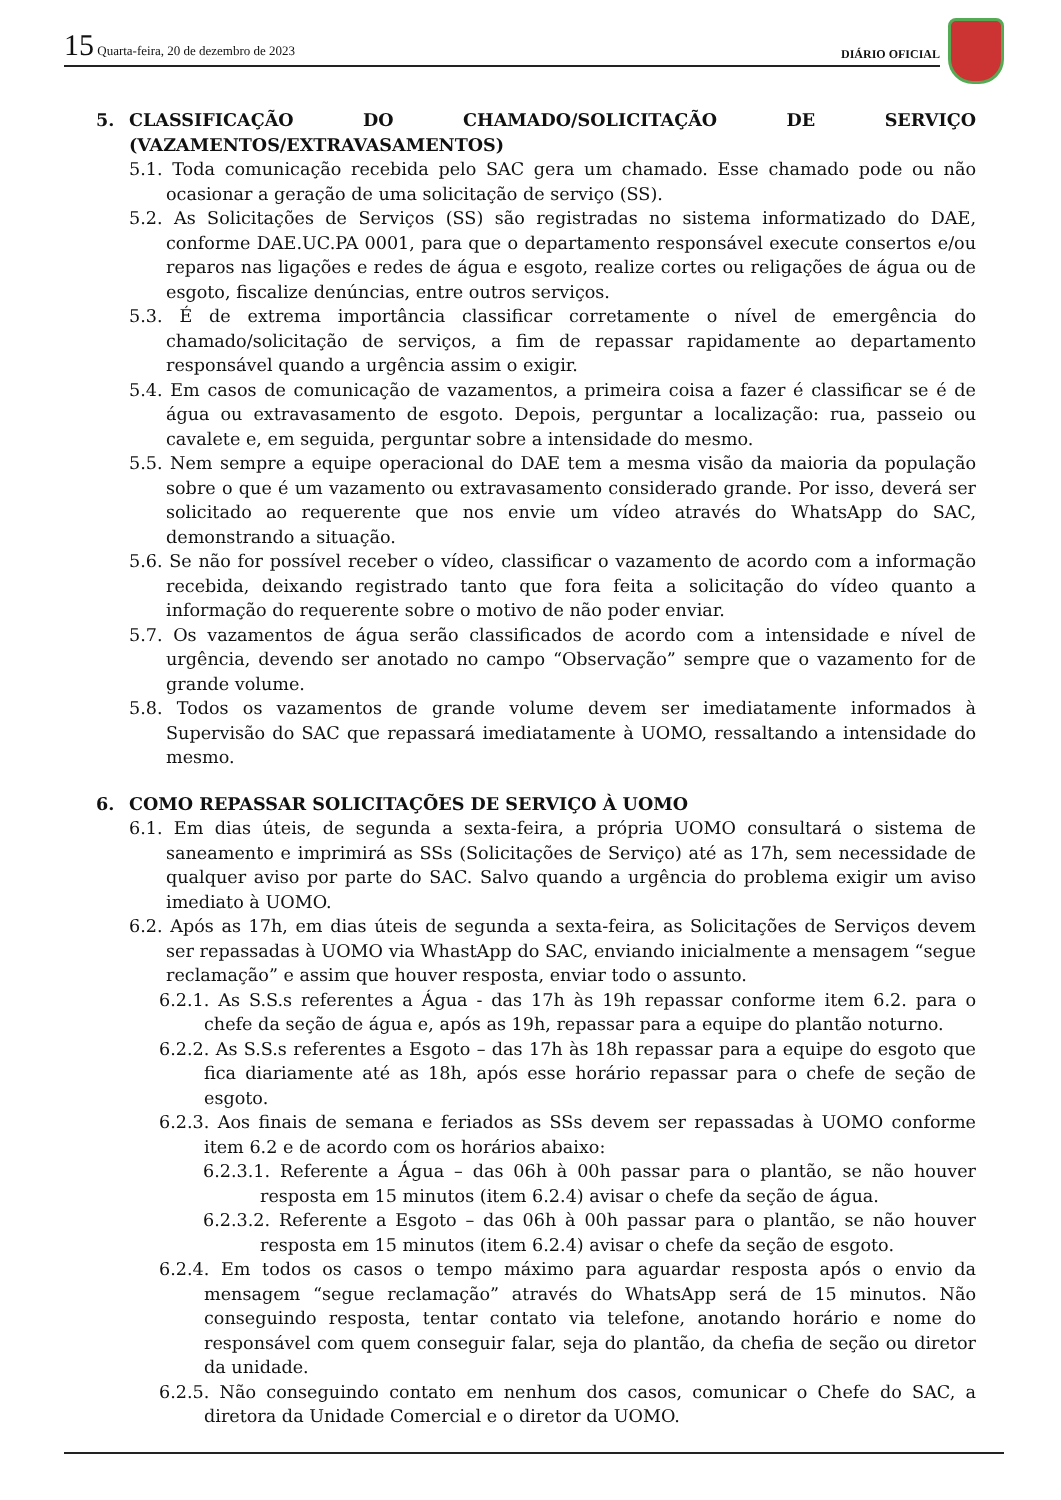15 Quarta-feira, 20 de dezembro de 2023
DIÁRIO OFICIAL
5. CLASSIFICAÇÃO DO CHAMADO/SOLICITAÇÃO DE SERVIÇO (VAZAMENTOS/EXTRAVASAMENTOS)
5.1. Toda comunicação recebida pelo SAC gera um chamado. Esse chamado pode ou não ocasionar a geração de uma solicitação de serviço (SS).
5.2. As Solicitações de Serviços (SS) são registradas no sistema informatizado do DAE, conforme DAE.UC.PA 0001, para que o departamento responsável execute consertos e/ou reparos nas ligações e redes de água e esgoto, realize cortes ou religações de água ou de esgoto, fiscalize denúncias, entre outros serviços.
5.3. É de extrema importância classificar corretamente o nível de emergência do chamado/solicitação de serviços, a fim de repassar rapidamente ao departamento responsável quando a urgência assim o exigir.
5.4. Em casos de comunicação de vazamentos, a primeira coisa a fazer é classificar se é de água ou extravasamento de esgoto. Depois, perguntar a localização: rua, passeio ou cavalete e, em seguida, perguntar sobre a intensidade do mesmo.
5.5. Nem sempre a equipe operacional do DAE tem a mesma visão da maioria da população sobre o que é um vazamento ou extravasamento considerado grande. Por isso, deverá ser solicitado ao requerente que nos envie um vídeo através do WhatsApp do SAC, demonstrando a situação.
5.6. Se não for possível receber o vídeo, classificar o vazamento de acordo com a informação recebida, deixando registrado tanto que fora feita a solicitação do vídeo quanto a informação do requerente sobre o motivo de não poder enviar.
5.7. Os vazamentos de água serão classificados de acordo com a intensidade e nível de urgência, devendo ser anotado no campo “Observação” sempre que o vazamento for de grande volume.
5.8. Todos os vazamentos de grande volume devem ser imediatamente informados à Supervisão do SAC que repassará imediatamente à UOMO, ressaltando a intensidade do mesmo.
6. COMO REPASSAR SOLICITAÇÕES DE SERVIÇO À UOMO
6.1. Em dias úteis, de segunda a sexta-feira, a própria UOMO consultará o sistema de saneamento e imprimirá as SSs (Solicitações de Serviço) até as 17h, sem necessidade de qualquer aviso por parte do SAC. Salvo quando a urgência do problema exigir um aviso imediato à UOMO.
6.2. Após as 17h, em dias úteis de segunda a sexta-feira, as Solicitações de Serviços devem ser repassadas à UOMO via WhastApp do SAC, enviando inicialmente a mensagem “segue reclamação” e assim que houver resposta, enviar todo o assunto.
6.2.1. As S.S.s referentes a Água - das 17h às 19h repassar conforme item 6.2. para o chefe da seção de água e, após as 19h, repassar para a equipe do plantão noturno.
6.2.2. As S.S.s referentes a Esgoto – das 17h às 18h repassar para a equipe do esgoto que fica diariamente até as 18h, após esse horário repassar para o chefe de seção de esgoto.
6.2.3. Aos finais de semana e feriados as SSs devem ser repassadas à UOMO conforme item 6.2 e de acordo com os horários abaixo:
6.2.3.1. Referente a Água – das 06h à 00h passar para o plantão, se não houver resposta em 15 minutos (item 6.2.4) avisar o chefe da seção de água.
6.2.3.2. Referente a Esgoto – das 06h à 00h passar para o plantão, se não houver resposta em 15 minutos (item 6.2.4) avisar o chefe da seção de esgoto.
6.2.4. Em todos os casos o tempo máximo para aguardar resposta após o envio da mensagem “segue reclamação” através do WhatsApp será de 15 minutos. Não conseguindo resposta, tentar contato via telefone, anotando horário e nome do responsável com quem conseguir falar, seja do plantão, da chefia de seção ou diretor da unidade.
6.2.5. Não conseguindo contato em nenhum dos casos, comunicar o Chefe do SAC, a diretora da Unidade Comercial e o diretor da UOMO.